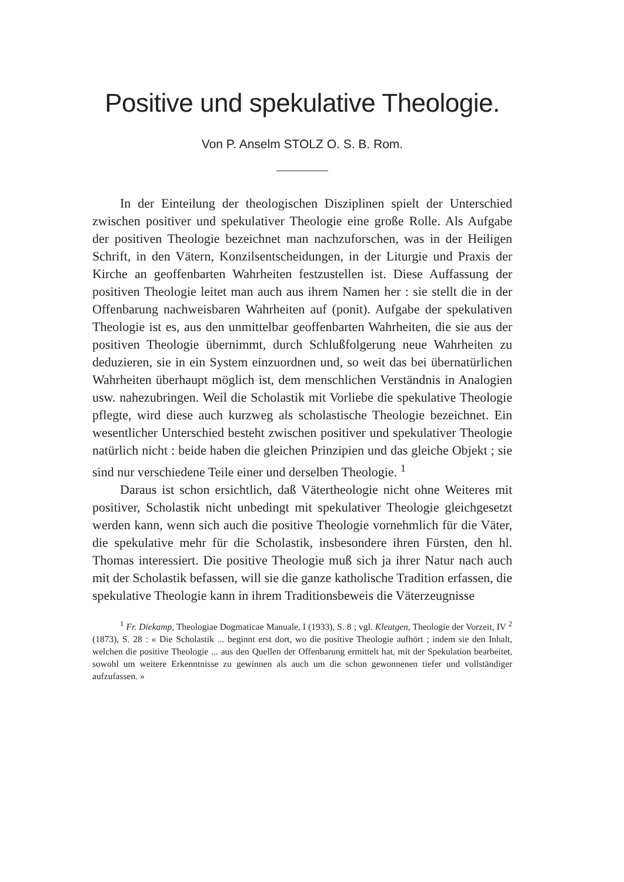Positive und spekulative Theologie.
Von P. Anselm STOLZ O. S. B. Rom.
In der Einteilung der theologischen Disziplinen spielt der Unterschied zwischen positiver und spekulativer Theologie eine große Rolle. Als Aufgabe der positiven Theologie bezeichnet man nachzuforschen, was in der Heiligen Schrift, in den Vätern, Konzilsentscheidungen, in der Liturgie und Praxis der Kirche an geoffenbarten Wahrheiten festzustellen ist. Diese Auffassung der positiven Theologie leitet man auch aus ihrem Namen her : sie stellt die in der Offenbarung nachweisbaren Wahrheiten auf (ponit). Aufgabe der spekulativen Theologie ist es, aus den unmittelbar geoffenbarten Wahrheiten, die sie aus der positiven Theologie übernimmt, durch Schlußfolgerung neue Wahrheiten zu deduzieren, sie in ein System einzuordnen und, so weit das bei übernatürlichen Wahrheiten überhaupt möglich ist, dem menschlichen Verständnis in Analogien usw. nahezubringen. Weil die Scholastik mit Vorliebe die spekulative Theologie pflegte, wird diese auch kurzweg als scholastische Theologie bezeichnet. Ein wesentlicher Unterschied besteht zwischen positiver und spekulativer Theologie natürlich nicht : beide haben die gleichen Prinzipien und das gleiche Objekt ; sie sind nur verschiedene Teile einer und derselben Theologie. <sup>1</sup>
Daraus ist schon ersichtlich, daß Vätertheologie nicht ohne Weiteres mit positiver, Scholastik nicht unbedingt mit spekulativer Theologie gleichgesetzt werden kann, wenn sich auch die positive Theologie vornehmlich für die Väter, die spekulative mehr für die Scholastik, insbesondere ihren Fürsten, den hl. Thomas interessiert. Die positive Theologie muß sich ja ihrer Natur nach auch mit der Scholastik befassen, will sie die ganze katholische Tradition erfassen, die spekulative Theologie kann in ihrem Traditionsbeweis die Väterzeugnisse
<sup>1</sup> Fr. Diekamp, Theologiae Dogmaticae Manuale, I (1933), S. 8 ; vgl. Kleutgen, Theologie der Vorzeit, IV <sup>2</sup> (1873), S. 28 : « Die Scholastik ... beginnt erst dort, wo die positive Theologie aufhört ; indem sie den Inhalt, welchen die positive Theologie ... aus den Quellen der Offenbarung ermittelt hat, mit der Spekulation bearbeitet, sowohl um weitere Erkenntnisse zu gewinnen als auch um die schon gewonnenen tiefer und vollständiger aufzufassen. »